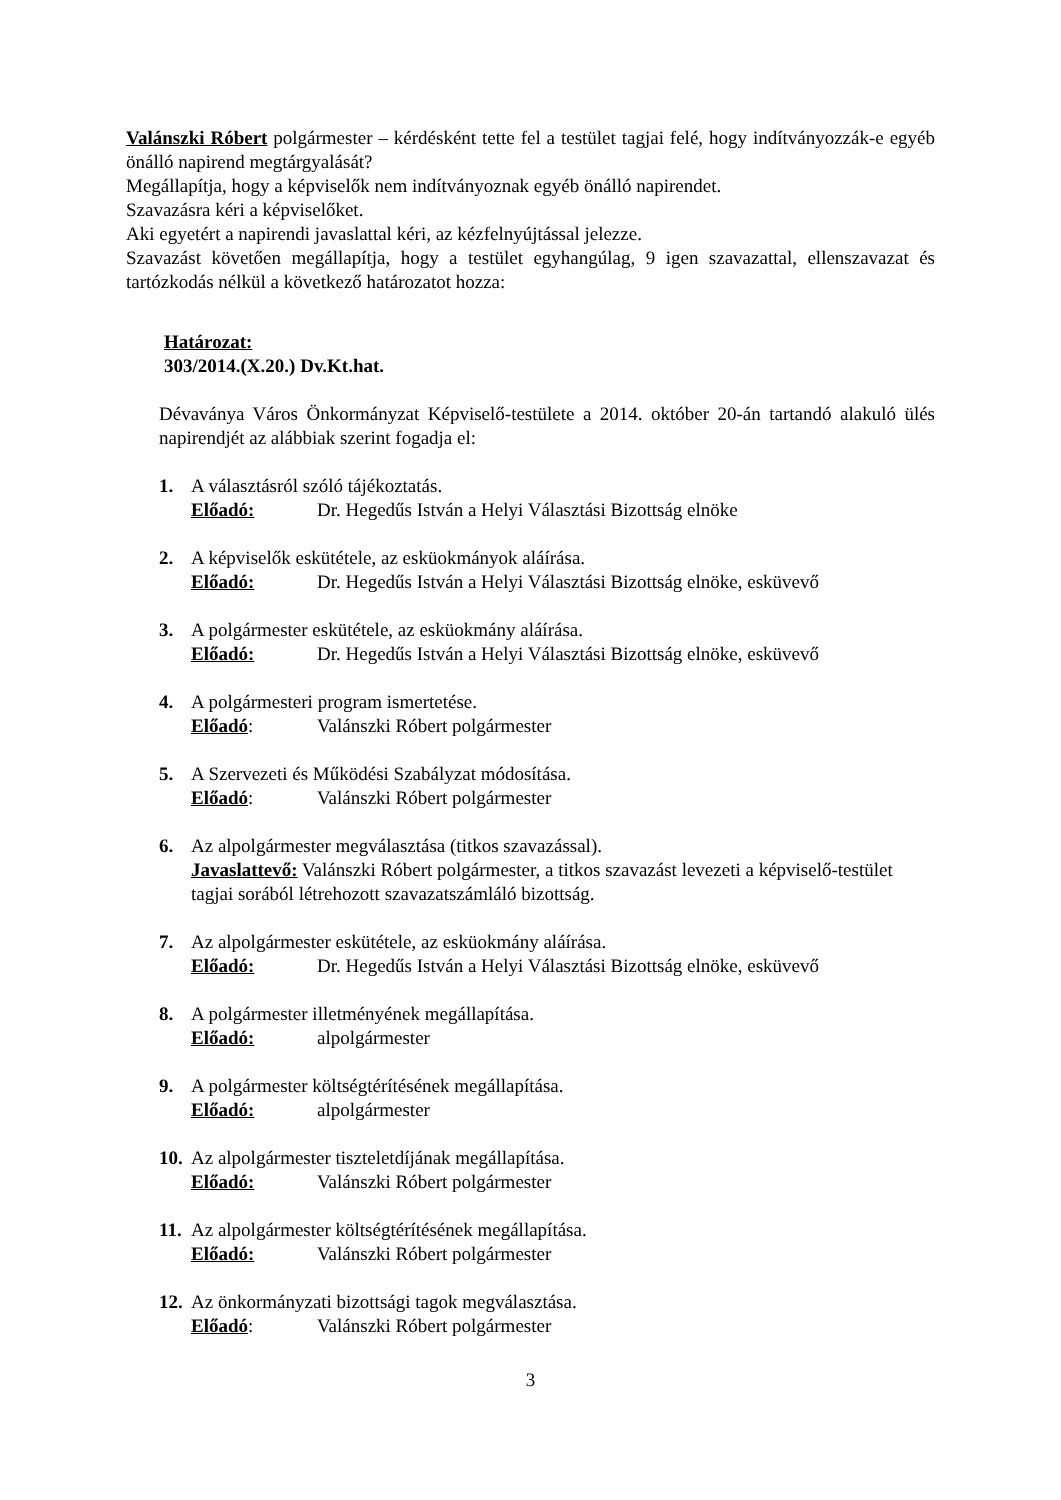Valánszki Róbert polgármester – kérdésként tette fel a testület tagjai felé, hogy indítványozzák-e egyéb önálló napirend megtárgyalását?
Megállapítja, hogy a képviselők nem indítványoznak egyéb önálló napirendet.
Szavazásra kéri a képviselőket.
Aki egyetért a napirendi javaslattal kéri, az kézfelnyújtással jelezze.
Szavazást követően megállapítja, hogy a testület egyhangúlag, 9 igen szavazattal, ellenszavazat és tartózkodás nélkül a következő határozatot hozza:
Határozat:
303/2014.(X.20.) Dv.Kt.hat.
Dévaványa Város Önkormányzat Képviselő-testülete a 2014. október 20-án tartandó alakuló ülés napirendjét az alábbiak szerint fogadja el:
1. A választásról szóló tájékoztatás.
Előadó: Dr. Hegedűs István a Helyi Választási Bizottság elnöke
2. A képviselők eskütétele, az esküokmányok aláírása.
Előadó: Dr. Hegedűs István a Helyi Választási Bizottság elnöke, esküvevő
3. A polgármester eskütétele, az esküokmány aláírása.
Előadó: Dr. Hegedűs István a Helyi Választási Bizottság elnöke, esküvevő
4. A polgármesteri program ismertetése.
Előadó: Valánszki Róbert polgármester
5. A Szervezeti és Működési Szabályzat módosítása.
Előadó: Valánszki Róbert polgármester
6. Az alpolgármester megválasztása (titkos szavazással).
Javaslattevő: Valánszki Róbert polgármester, a titkos szavazást levezeti a képviselő-testület tagjai sorából létrehozott szavazatszámláló bizottság.
7. Az alpolgármester eskütétele, az esküokmány aláírása.
Előadó: Dr. Hegedűs István a Helyi Választási Bizottság elnöke, esküvevő
8. A polgármester illetményének megállapítása.
Előadó: alpolgármester
9. A polgármester költségtérítésének megállapítása.
Előadó: alpolgármester
10. Az alpolgármester tiszteletdíjának megállapítása.
Előadó: Valánszki Róbert polgármester
11. Az alpolgármester költségtérítésének megállapítása.
Előadó: Valánszki Róbert polgármester
12. Az önkormányzati bizottsági tagok megválasztása.
Előadó: Valánszki Róbert polgármester
3